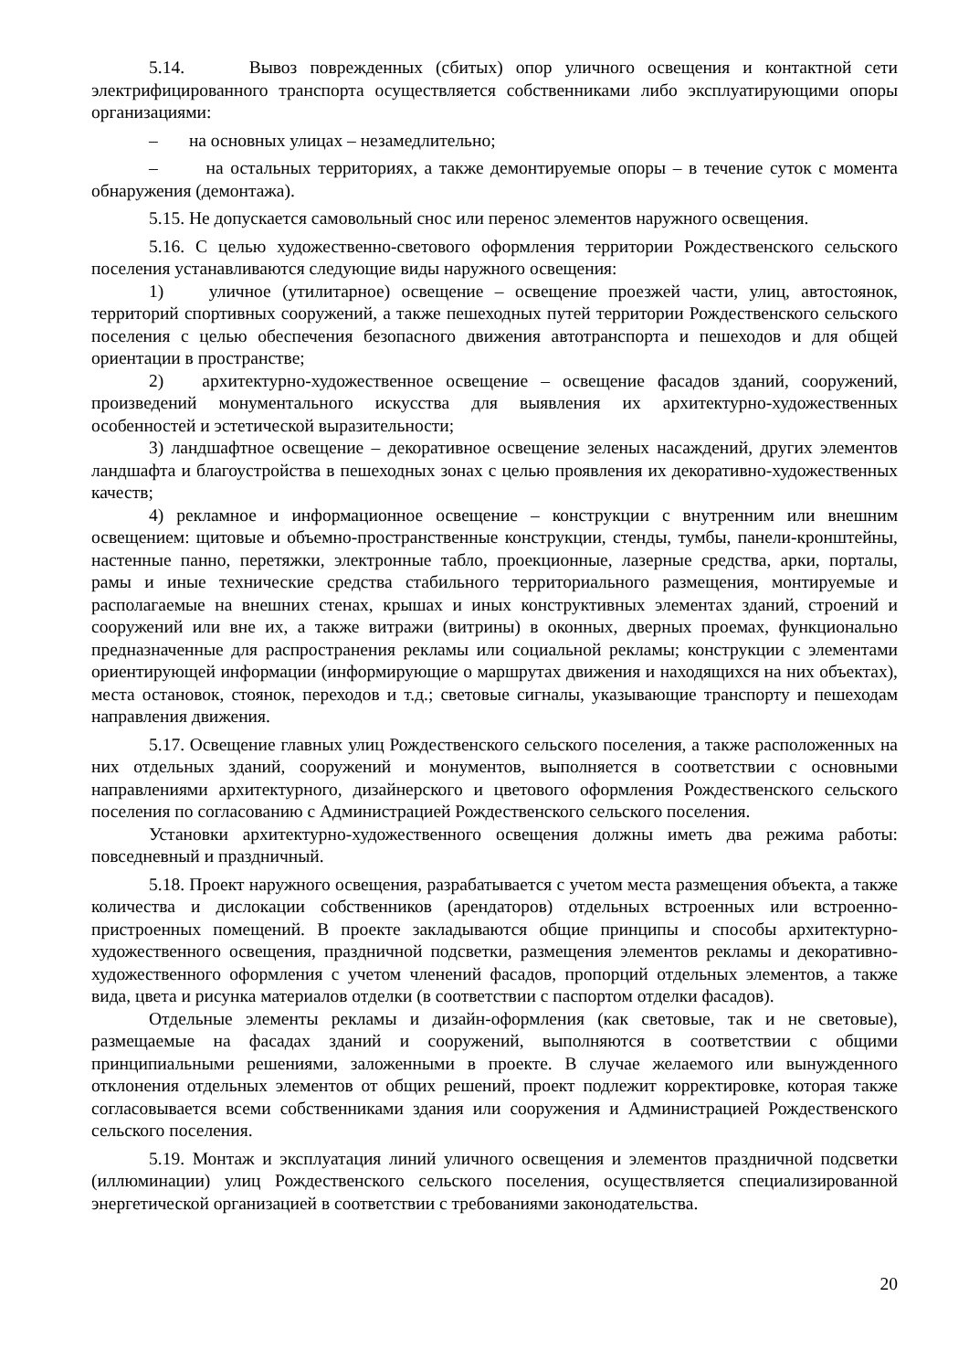5.14. Вывоз поврежденных (сбитых) опор уличного освещения и контактной сети электрифицированного транспорта осуществляется собственниками либо эксплуатирующими опоры организациями:
– на основных улицах – незамедлительно;
– на остальных территориях, а также демонтируемые опоры – в течение суток с момента обнаружения (демонтажа).
5.15. Не допускается самовольный снос или перенос элементов наружного освещения.
5.16. С целью художественно-светового оформления территории Рождественского сельского поселения устанавливаются следующие виды наружного освещения:
1) уличное (утилитарное) освещение – освещение проезжей части, улиц, автостоянок, территорий спортивных сооружений, а также пешеходных путей территории Рождественского сельского поселения с целью обеспечения безопасного движения автотранспорта и пешеходов и для общей ориентации в пространстве;
2) архитектурно-художественное освещение – освещение фасадов зданий, сооружений, произведений монументального искусства для выявления их архитектурно-художественных особенностей и эстетической выразительности;
3) ландшафтное освещение – декоративное освещение зеленых насаждений, других элементов ландшафта и благоустройства в пешеходных зонах с целью проявления их декоративно-художественных качеств;
4) рекламное и информационное освещение – конструкции с внутренним или внешним освещением: щитовые и объемно-пространственные конструкции, стенды, тумбы, панели-кронштейны, настенные панно, перетяжки, электронные табло, проекционные, лазерные средства, арки, порталы, рамы и иные технические средства стабильного территориального размещения, монтируемые и располагаемые на внешних стенах, крышах и иных конструктивных элементах зданий, строений и сооружений или вне их, а также витражи (витрины) в оконных, дверных проемах, функционально предназначенные для распространения рекламы или социальной рекламы; конструкции с элементами ориентирующей информации (информирующие о маршрутах движения и находящихся на них объектах), места остановок, стоянок, переходов и т.д.; световые сигналы, указывающие транспорту и пешеходам направления движения.
5.17. Освещение главных улиц Рождественского сельского поселения, а также расположенных на них отдельных зданий, сооружений и монументов, выполняется в соответствии с основными направлениями архитектурного, дизайнерского и цветового оформления Рождественского сельского поселения по согласованию с Администрацией Рождественского сельского поселения.
Установки архитектурно-художественного освещения должны иметь два режима работы: повседневный и праздничный.
5.18. Проект наружного освещения, разрабатывается с учетом места размещения объекта, а также количества и дислокации собственников (арендаторов) отдельных встроенных или встроенно-пристроенных помещений. В проекте закладываются общие принципы и способы архитектурно-художественного освещения, праздничной подсветки, размещения элементов рекламы и декоративно-художественного оформления с учетом членений фасадов, пропорций отдельных элементов, а также вида, цвета и рисунка материалов отделки (в соответствии с паспортом отделки фасадов).
Отдельные элементы рекламы и дизайн-оформления (как световые, так и не световые), размещаемые на фасадах зданий и сооружений, выполняются в соответствии с общими принципиальными решениями, заложенными в проекте. В случае желаемого или вынужденного отклонения отдельных элементов от общих решений, проект подлежит корректировке, которая также согласовывается всеми собственниками здания или сооружения и Администрацией Рождественского сельского поселения.
5.19. Монтаж и эксплуатация линий уличного освещения и элементов праздничной подсветки (иллюминации) улиц Рождественского сельского поселения, осуществляется специализированной энергетической организацией в соответствии с требованиями законодательства.
20